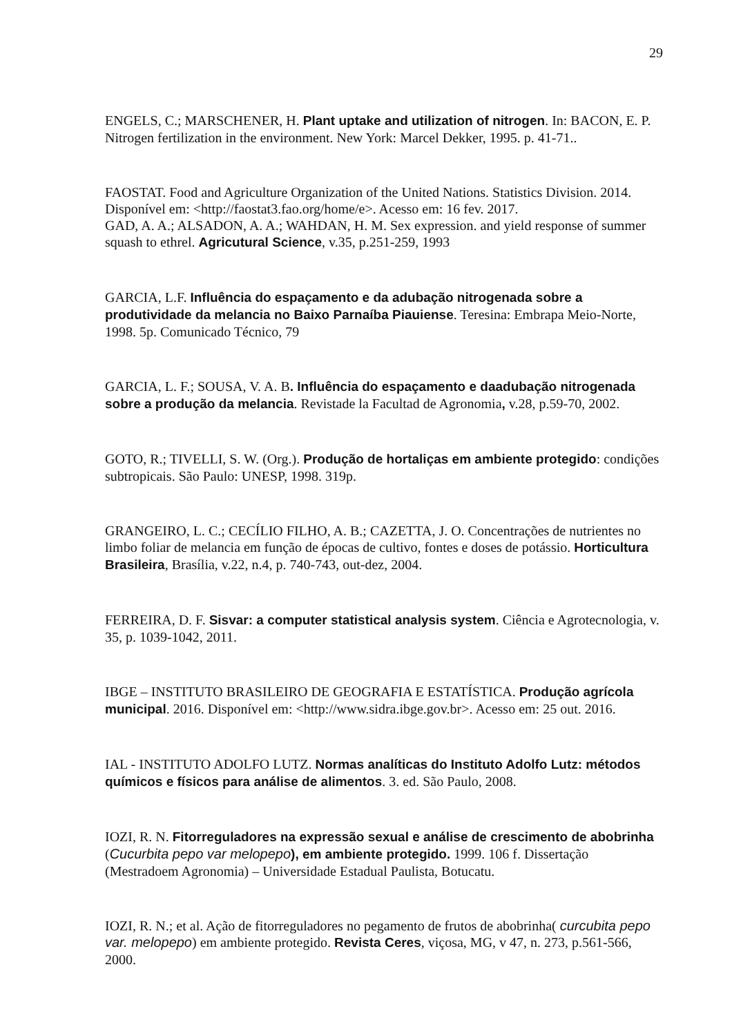29
ENGELS, C.; MARSCHENER, H. Plant uptake and utilization of nitrogen. In: BACON, E. P. Nitrogen fertilization in the environment. New York: Marcel Dekker, 1995. p. 41-71..
FAOSTAT. Food and Agriculture Organization of the United Nations. Statistics Division. 2014. Disponível em: <http://faostat3.fao.org/home/e>. Acesso em: 16 fev. 2017.
GAD, A. A.; ALSADON, A. A.; WAHDAN, H. M. Sex expression. and yield response of summer squash to ethrel. Agricutural Science, v.35, p.251-259, 1993
GARCIA, L.F. Influência do espaçamento e da adubação nitrogenada sobre a produtividade da melancia no Baixo Parnaíba Piauiense. Teresina: Embrapa Meio-Norte, 1998. 5p. Comunicado Técnico, 79
GARCIA, L. F.; SOUSA, V. A. B. Influência do espaçamento e daadubação nitrogenada sobre a produção da melancia. Revistade la Facultad de Agronomia, v.28, p.59-70, 2002.
GOTO, R.; TIVELLI, S. W. (Org.). Produção de hortaliças em ambiente protegido: condições subtropicais. São Paulo: UNESP, 1998. 319p.
GRANGEIRO, L. C.; CECÍLIO FILHO, A. B.; CAZETTA, J. O. Concentrações de nutrientes no limbo foliar de melancia em função de épocas de cultivo, fontes e doses de potássio. Horticultura Brasileira, Brasília, v.22, n.4, p. 740-743, out-dez, 2004.
FERREIRA, D. F. Sisvar: a computer statistical analysis system. Ciência e Agrotecnologia, v. 35, p. 1039-1042, 2011.
IBGE – INSTITUTO BRASILEIRO DE GEOGRAFIA E ESTATÍSTICA. Produção agrícola municipal. 2016. Disponível em: <http://www.sidra.ibge.gov.br>. Acesso em: 25 out. 2016.
IAL - INSTITUTO ADOLFO LUTZ. Normas analíticas do Instituto Adolfo Lutz: métodos químicos e físicos para análise de alimentos. 3. ed. São Paulo, 2008.
IOZI, R. N. Fitorreguladores na expressão sexual e análise de crescimento de abobrinha (Cucurbita pepo var melopepo), em ambiente protegido. 1999. 106 f. Dissertação (Mestradoem Agronomia) – Universidade Estadual Paulista, Botucatu.
IOZI, R. N.; et al. Ação de fitorreguladores no pegamento de frutos de abobrinha( curcubita pepo var. melopepo) em ambiente protegido. Revista Ceres, viçosa, MG, v 47, n. 273, p.561-566, 2000.